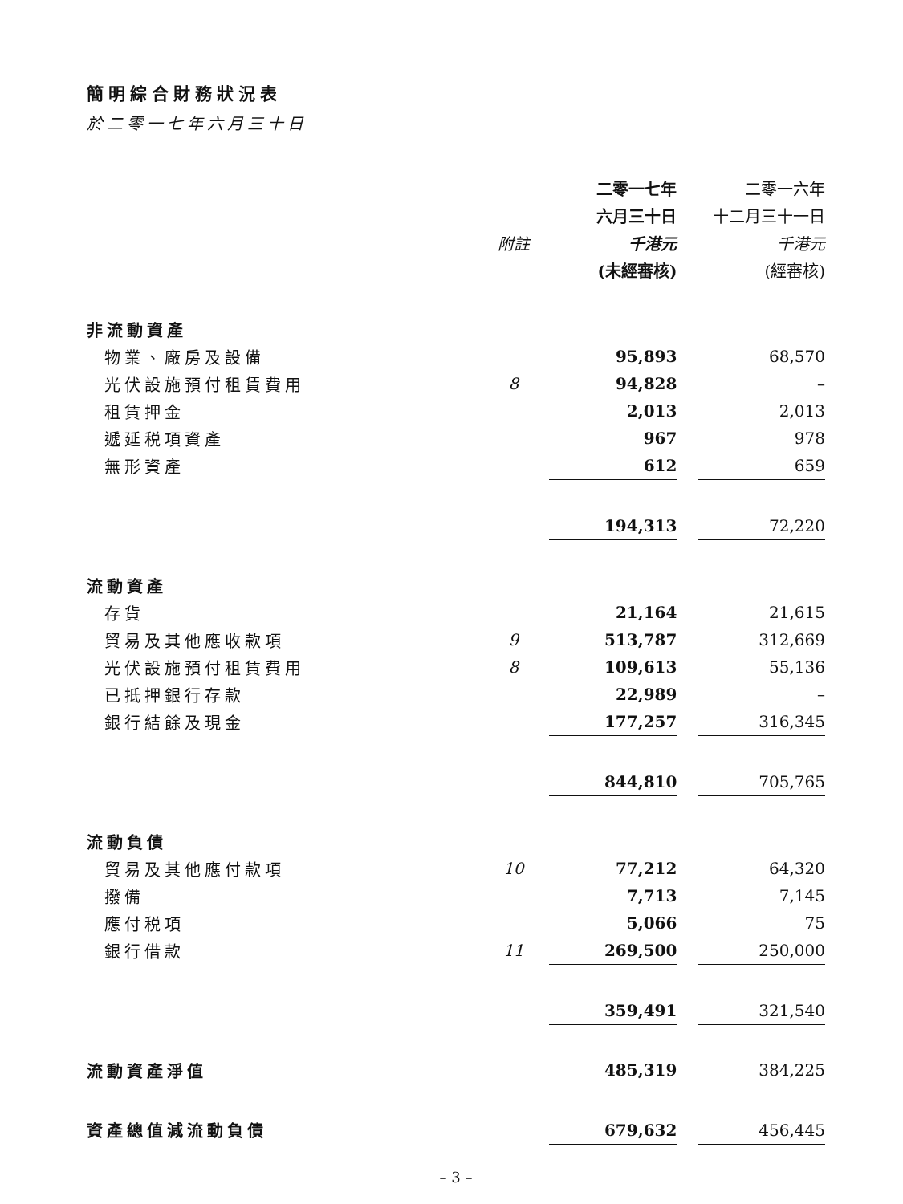簡明綜合財務狀況表
於二零一七年六月三十日
| | | 二零一七年 | | 二零一六年 |
| --- | --- | --- | --- | --- |
| | | 六月三十日 | | 十二月三十一日 |
| | 附註 | 千港元 | | 千港元 |
| | | (未經審核) | | (經審核) |
| 非流動資產 | | | | |
| 物業、廠房及設備 | | 95,893 | | 68,570 |
| 光伏設施預付租賃費用 | 8 | 94,828 | | – |
| 租賃押金 | | 2,013 | | 2,013 |
| 遞延税項資產 | | 967 | | 978 |
| 無形資產 | | 612 | | 659 |
| | | 194,313 | | 72,220 |
| 流動資產 | | | | |
| 存貨 | | 21,164 | | 21,615 |
| 貿易及其他應收款項 | 9 | 513,787 | | 312,669 |
| 光伏設施預付租賃費用 | 8 | 109,613 | | 55,136 |
| 已抵押銀行存款 | | 22,989 | | – |
| 銀行結餘及現金 | | 177,257 | | 316,345 |
| | | 844,810 | | 705,765 |
| 流動負債 | | | | |
| 貿易及其他應付款項 | 10 | 77,212 | | 64,320 |
| 撥備 | | 7,713 | | 7,145 |
| 應付税項 | | 5,066 | | 75 |
| 銀行借款 | 11 | 269,500 | | 250,000 |
| | | 359,491 | | 321,540 |
| 流動資產淨值 | | 485,319 | | 384,225 |
| 資產總值減流動負債 | | 679,632 | | 456,445 |
– 3 –